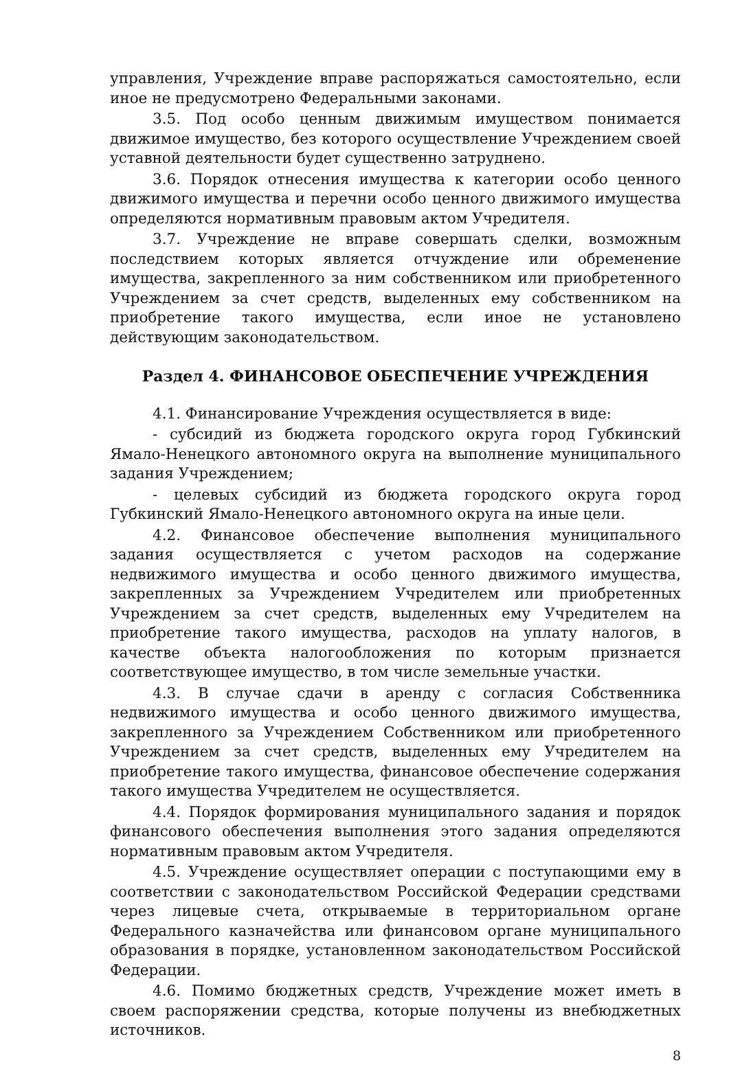управления, Учреждение вправе распоряжаться самостоятельно, если иное не предусмотрено Федеральными законами.
3.5. Под особо ценным движимым имуществом понимается движимое имущество, без которого осуществление Учреждением своей уставной деятельности будет существенно затруднено.
3.6. Порядок отнесения имущества к категории особо ценного движимого имущества и перечни особо ценного движимого имущества определяются нормативным правовым актом Учредителя.
3.7. Учреждение не вправе совершать сделки, возможным последствием которых является отчуждение или обременение имущества, закрепленного за ним собственником или приобретенного Учреждением за счет средств, выделенных ему собственником на приобретение такого имущества, если иное не установлено действующим законодательством.
Раздел 4. ФИНАНСОВОЕ ОБЕСПЕЧЕНИЕ УЧРЕЖДЕНИЯ
4.1. Финансирование Учреждения осуществляется в виде:
- субсидий из бюджета городского округа город Губкинский Ямало-Ненецкого автономного округа на выполнение муниципального задания Учреждением;
- целевых субсидий из бюджета городского округа город Губкинский Ямало-Ненецкого автономного округа на иные цели.
4.2. Финансовое обеспечение выполнения муниципального задания осуществляется с учетом расходов на содержание недвижимого имущества и особо ценного движимого имущества, закрепленных за Учреждением Учредителем или приобретенных Учреждением за счет средств, выделенных ему Учредителем на приобретение такого имущества, расходов на уплату налогов, в качестве объекта налогообложения по которым признается соответствующее имущество, в том числе земельные участки.
4.3. В случае сдачи в аренду с согласия Собственника недвижимого имущества и особо ценного движимого имущества, закрепленного за Учреждением Собственником или приобретенного Учреждением за счет средств, выделенных ему Учредителем на приобретение такого имущества, финансовое обеспечение содержания такого имущества Учредителем не осуществляется.
4.4. Порядок формирования муниципального задания и порядок финансового обеспечения выполнения этого задания определяются нормативным правовым актом Учредителя.
4.5. Учреждение осуществляет операции с поступающими ему в соответствии с законодательством Российской Федерации средствами через лицевые счета, открываемые в территориальном органе Федерального казначейства или финансовом органе муниципального образования в порядке, установленном законодательством Российской Федерации.
4.6. Помимо бюджетных средств, Учреждение может иметь в своем распоряжении средства, которые получены из внебюджетных источников.
8